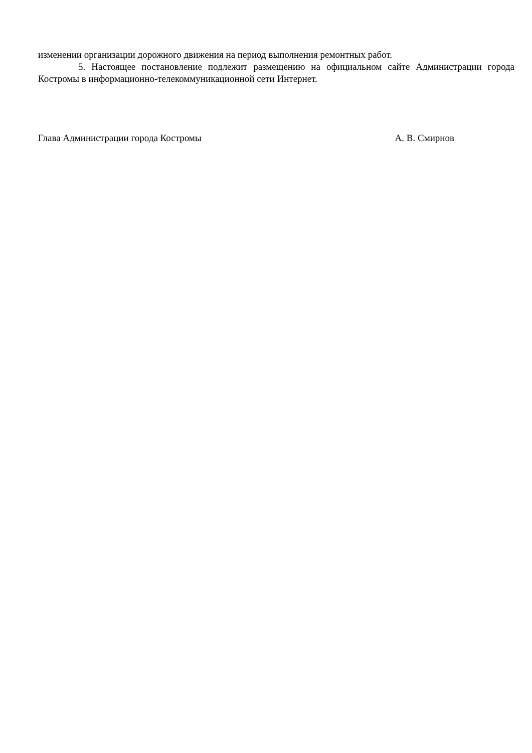изменении организации дорожного движения на период выполнения ремонтных работ.
5. Настоящее постановление подлежит размещению на официальном сайте Администрации города Костромы в информационно-телекоммуникационной сети Интернет.
Глава Администрации города Костромы А. В. Смирнов